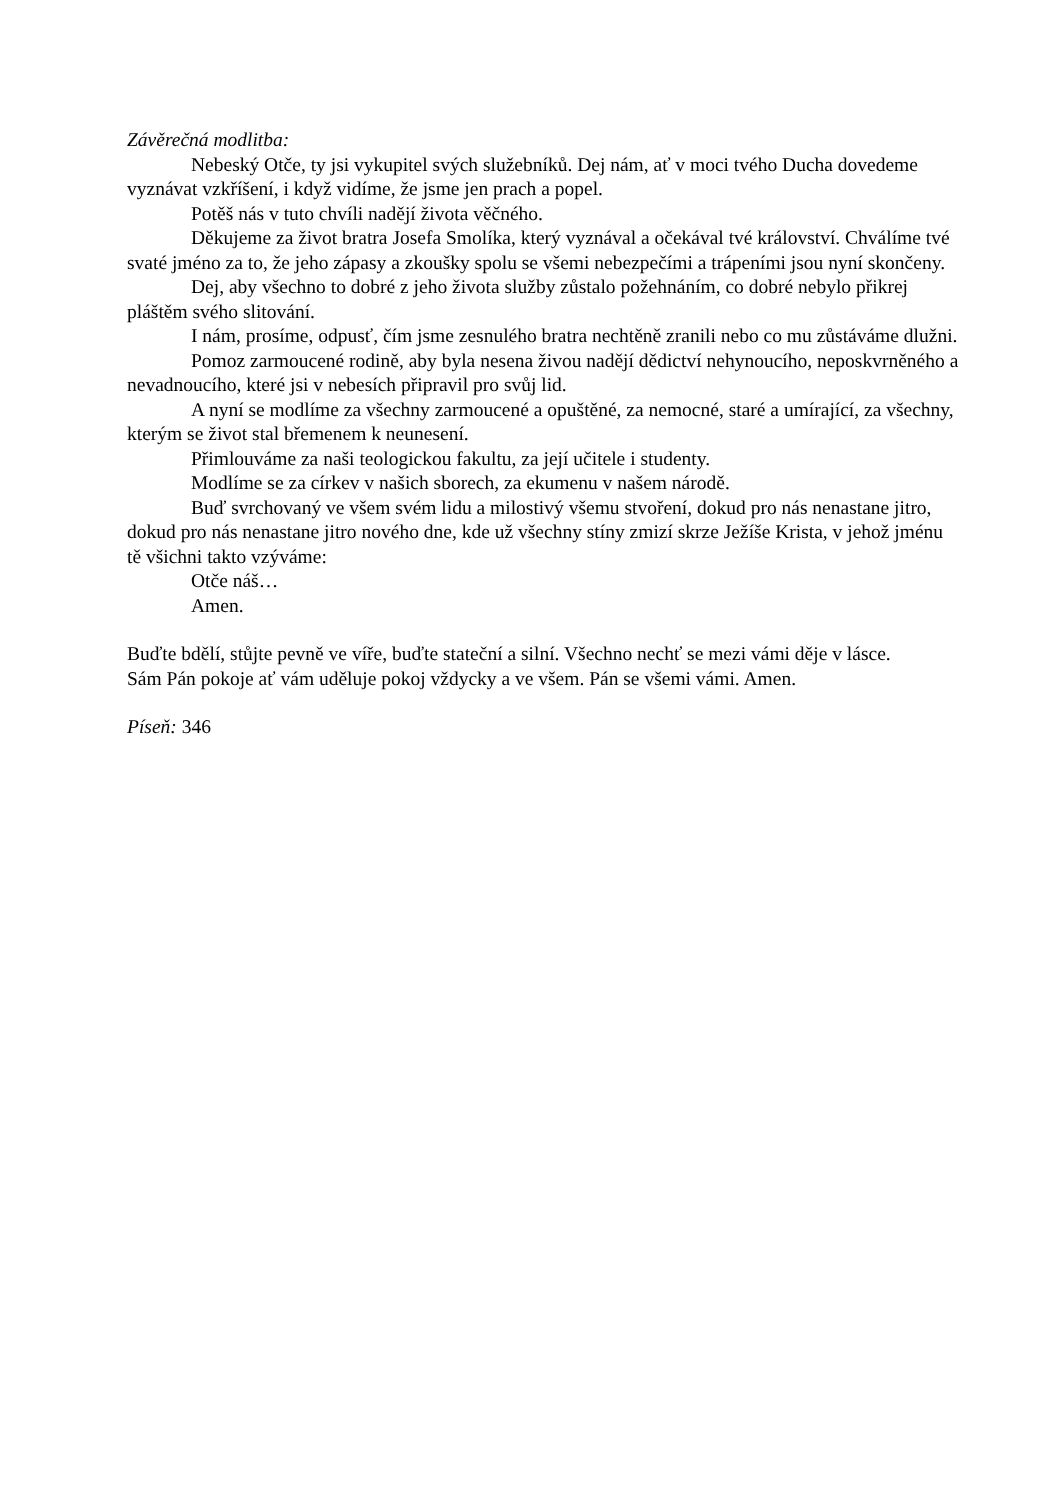Závěrečná modlitba:
Nebeský Otče, ty jsi vykupitel svých služebníků. Dej nám, ať v moci tvého Ducha dovedeme vyznávat vzkříšení, i když vidíme, že jsme jen prach a popel.
Potěš nás v tuto chvíli nadějí života věčného.
Děkujeme za život bratra Josefa Smolíka, který vyznával a očekával tvé království. Chválíme tvé svaté jméno za to, že jeho zápasy a zkoušky spolu se všemi nebezpečími a trápeními jsou nyní skončeny.
Dej, aby všechno to dobré z jeho života služby zůstalo požehnáním, co dobré nebylo přikrej pláštěm svého slitování.
I nám, prosíme, odpusť, čím jsme zesnulého bratra nechtěně zranili nebo co mu zůstáváme dlužni.
Pomoz zarmoucené rodině, aby byla nesena živou nadějí dědictví nehynoucího, neposkvrněného a nevadnoucího, které jsi v nebesích připravil pro svůj lid.
A nyní se modlíme za všechny zarmoucené a opuštěné, za nemocné, staré a umírající, za všechny, kterým se život stal břemenem k neunesení.
Přimlouváme za naši teologickou fakultu, za její učitele i studenty.
Modlíme se za církev v našich sborech, za ekumenu v našem národě.
Buď svrchovaný ve všem svém lidu a milostivý všemu stvoření, dokud pro nás nenastane jitro, dokud pro nás nenastane jitro nového dne, kde už všechny stíny zmizí skrze Ježíše Krista, v jehož jménu tě všichni takto vzýváme:
Otče náš…
Amen.
Buďte bdělí, stůjte pevně ve víře, buďte stateční a silní. Všechno nechť se mezi vámi děje v lásce.
Sám Pán pokoje ať vám uděluje pokoj vždycky a ve všem. Pán se všemi vámi. Amen.
Píseň: 346